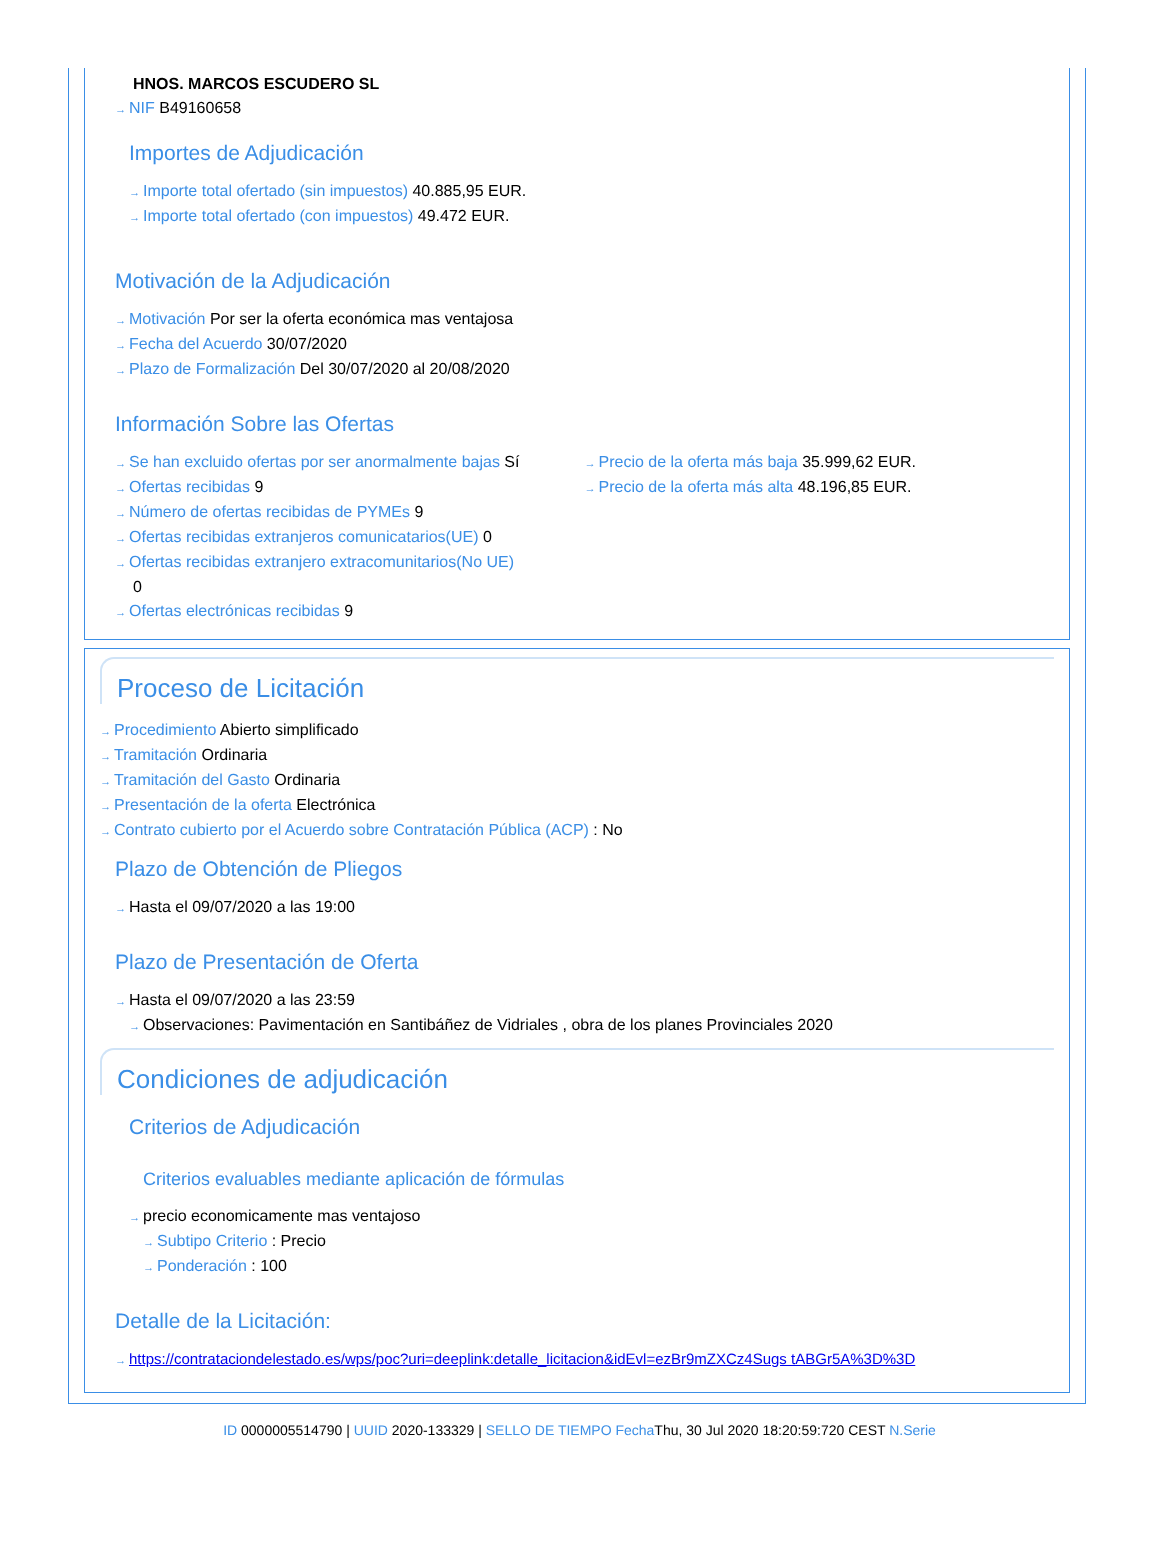HNOS. MARCOS ESCUDERO SL
→ NIF B49160658
Importes de Adjudicación
→ Importe total ofertado (sin impuestos) 40.885,95 EUR.
→ Importe total ofertado (con impuestos) 49.472 EUR.
Motivación de la Adjudicación
→ Motivación Por ser la oferta económica mas ventajosa
→ Fecha del Acuerdo 30/07/2020
→ Plazo de Formalización Del 30/07/2020 al 20/08/2020
Información Sobre las Ofertas
→ Se han excluido ofertas por ser anormalmente bajas Sí
→ Ofertas recibidas 9
→ Número de ofertas recibidas de PYMEs 9
→ Ofertas recibidas extranjeros comunicatarios(UE) 0
→ Ofertas recibidas extranjero extracomunitarios(No UE)
0
→ Ofertas electrónicas recibidas 9
→ Precio de la oferta más baja 35.999,62 EUR.
→ Precio de la oferta más alta 48.196,85 EUR.
Proceso de Licitación
→ Procedimiento Abierto simplificado
→ Tramitación Ordinaria
→ Tramitación del Gasto Ordinaria
→ Presentación de la oferta Electrónica
→ Contrato cubierto por el Acuerdo sobre Contratación Pública (ACP) : No
Plazo de Obtención de Pliegos
→ Hasta el 09/07/2020 a las 19:00
Plazo de Presentación de Oferta
→ Hasta el 09/07/2020 a las 23:59
→ Observaciones: Pavimentación en Santibáñez de Vidriales , obra de los planes Provinciales 2020
Condiciones de adjudicación
Criterios de Adjudicación
Criterios evaluables mediante aplicación de fórmulas
→ precio economicamente mas ventajoso
→ Subtipo Criterio : Precio
→ Ponderación : 100
Detalle de la Licitación:
→ https://contrataciondelestado.es/wps/poc?uri=deeplink:detalle_licitacion&idEvl=ezBr9mZXCz4Sugs tABGr5A%3D%3D
ID 0000005514790 | UUID 2020-133329 | SELLO DE TIEMPO Fecha Thu, 30 Jul 2020 18:20:59:720 CEST N.Serie